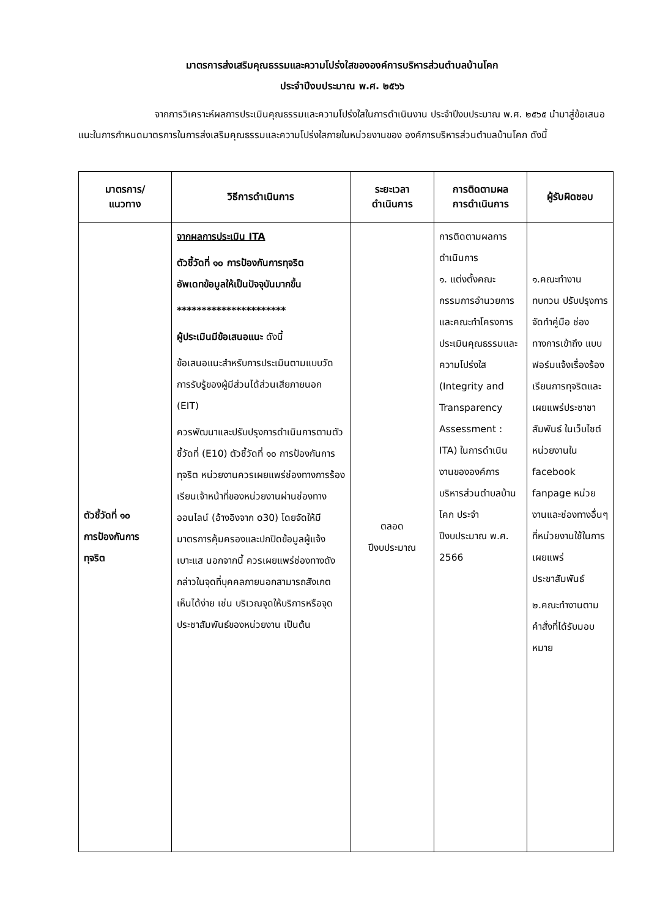มาตรการส่งเสริมคุณธรรมและความโปร่งใสขององค์การบริหารส่วนตำบลบ้านโคก
ประจำปีงบประมาณ พ.ศ. ๒๕๖๖
จากการวิเคราะห์ผลการประเมินคุณธรรมและความโปร่งใสในการดำเนินงาน ประจำปีงบประมาณ พ.ศ. ๒๕๖๕ นำมาสู่ข้อเสนอแนะในการกำหนดมาตรการในการส่งเสริมคุณธรรมและความโปร่งใสภายในหน่วยงานของ องค์การบริหารส่วนตำบลบ้านโคก ดังนี้
| มาตรการ/ แนวทาง | วิธีการดำเนินการ | ระยะเวลา ดำเนินการ | การติดตามผล การดำเนินการ | ผู้รับผิดชอบ |
| --- | --- | --- | --- | --- |
| ตัวชี้วัดที่ ๑๐ การป้องกันการ ทุจริต | จากผลการประเมิน ITA ตัวชี้วัดที่ ๑๐ การป้องกันการทุจริต อัพเดทข้อมูลให้เป็นปัจจุบันมากขึ้น ********************** ผู้ประเมินมีข้อเสนอแนะ ดังนี้ ข้อเสนอแนะสำหรับการประเมินตามแบบวัดการรับรู้ของผู้มีส่วนได้ส่วนเสียภายนอก (EIT) ควรพัฒนาและปรับปรุงการดำเนินการตามตัวชี้วัดที่ (E10) ตัวชี้วัดที่ ๑๐ การป้องกันการทุจริต หน่วยงานควรเผยแพร่ช่องทางการร้องเรียนเจ้าหน้าที่ของหน่วยงานผ่านช่องทางออนไลน์ (อ้างอิงจาก o30) โดยจัดให้มีมาตรการคุ้มครองและปกปิดข้อมูลผู้แจ้งเบาะแส นอกจากนี้ ควรเผยแพร่ช่องทางดังกล่าวในจุดที่บุคคลภายนอกสามารถสังเกตเห็นได้ง่าย เช่น บริเวณจุดให้บริการหรือจุดประชาสัมพันธ์ของหน่วยงาน เป็นต้น | ตลอด ปีงบประมาณ | การติดตามผลการดำเนินการ ๑. แต่งตั้งคณะกรรมการอำนวยการและคณะทำโครงการประเมินคุณธรรมและความโปร่งใส (Integrity and Transparency Assessment : ITA) ในการดำเนินงานขององค์การบริหารส่วนตำบลบ้านโคก ประจำปีงบประมาณ พ.ศ. 2566 | ๑.คณะทำงานทบทวน ปรับปรุงการจัดทำคู่มือ ช่องทางการเข้าถึง แบบฟอร์มแจ้งเรื่องร้องเรียนการทุจริตและเผยแพร่ประชาชาสัมพันธ์ ในเว็บไซต์หน่วยงานใน facebook fanpage หน่วยงานและช่องทางอื่นๆ ที่หน่วยงานใช้ในการเผยแพร่ประชาสัมพันธ์ ๒.คณะทำงานตามคำสั่งที่ได้รับมอบหมาย |